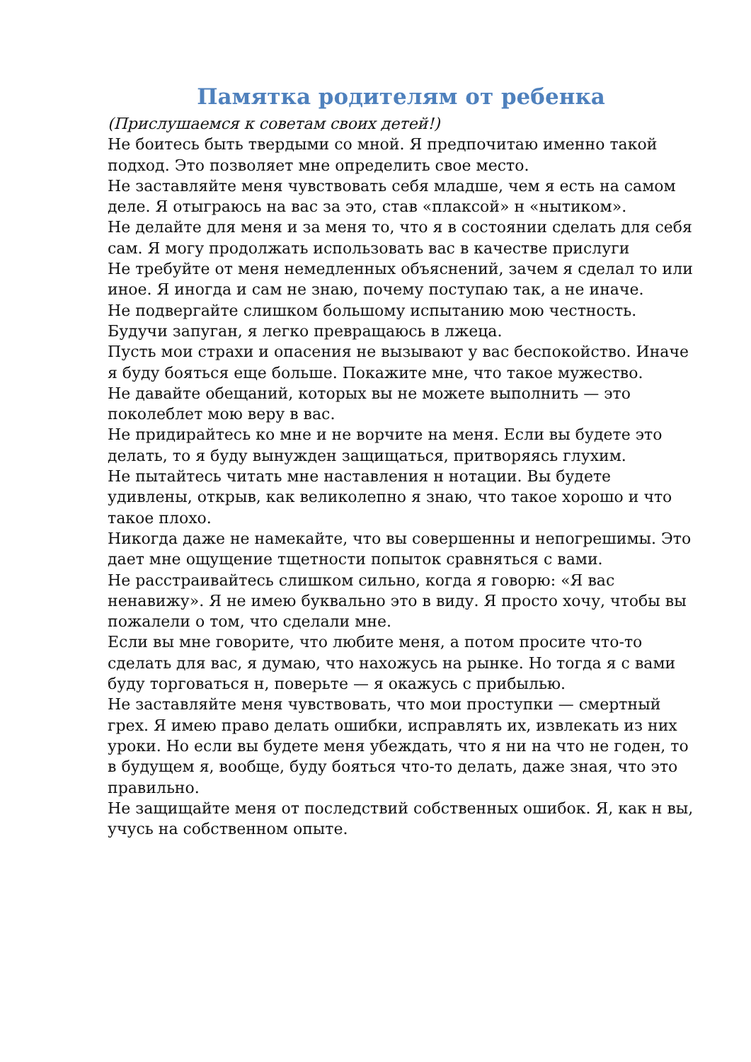Памятка родителям от ребенка
(Прислушаемся к советам своих детей!)
Не боитесь быть твердыми со мной. Я предпочитаю именно такой подход. Это позволяет мне определить свое место.
Не заставляйте меня чувствовать себя младше, чем я есть на самом деле. Я отыграюсь на вас за это, став «плаксой» н «нытиком».
Не делайте для меня и за меня то, что я в состоянии сделать для себя сам. Я могу продолжать использовать вас в качестве прислуги
Не требуйте от меня немедленных объяснений, зачем я сделал то или иное. Я иногда и сам не знаю, почему поступаю так, а не иначе.
Не подвергайте слишком большому испытанию мою честность. Будучи запуган, я легко превращаюсь в лжеца.
Пусть мои страхи и опасения не вызывают у вас беспокойство. Иначе я буду бояться еще больше. Покажите мне, что такое мужество.
Не давайте обещаний, которых вы не можете выполнить — это поколеблет мою веру в вас.
Не придирайтесь ко мне и не ворчите на меня. Если вы будете это делать, то я буду вынужден защищаться, притворяясь глухим.
Не пытайтесь читать мне наставления н нотации. Вы будете удивлены, открыв, как великолепно я знаю, что такое хорошо и что такое плохо.
Никогда даже не намекайте, что вы совершенны и непогрешимы. Это дает мне ощущение тщетности попыток сравняться с вами.
Не расстраивайтесь слишком сильно, когда я говорю: «Я вас ненавижу». Я не имею буквально это в виду. Я просто хочу, чтобы вы пожалели о том, что сделали мне.
Если вы мне говорите, что любите меня, а потом просите что-то сделать для вас, я думаю, что нахожусь на рынке. Но тогда я с вами буду торговаться н, поверьте — я окажусь с прибылью.
Не заставляйте меня чувствовать, что мои проступки — смертный грех. Я имею право делать ошибки, исправлять их, извлекать из них уроки. Но если вы будете меня убеждать, что я ни на что не годен, то в будущем я, вообще, буду бояться что-то делать, даже зная, что это правильно.
Не защищайте меня от последствий собственных ошибок. Я, как н вы, учусь на собственном опыте.